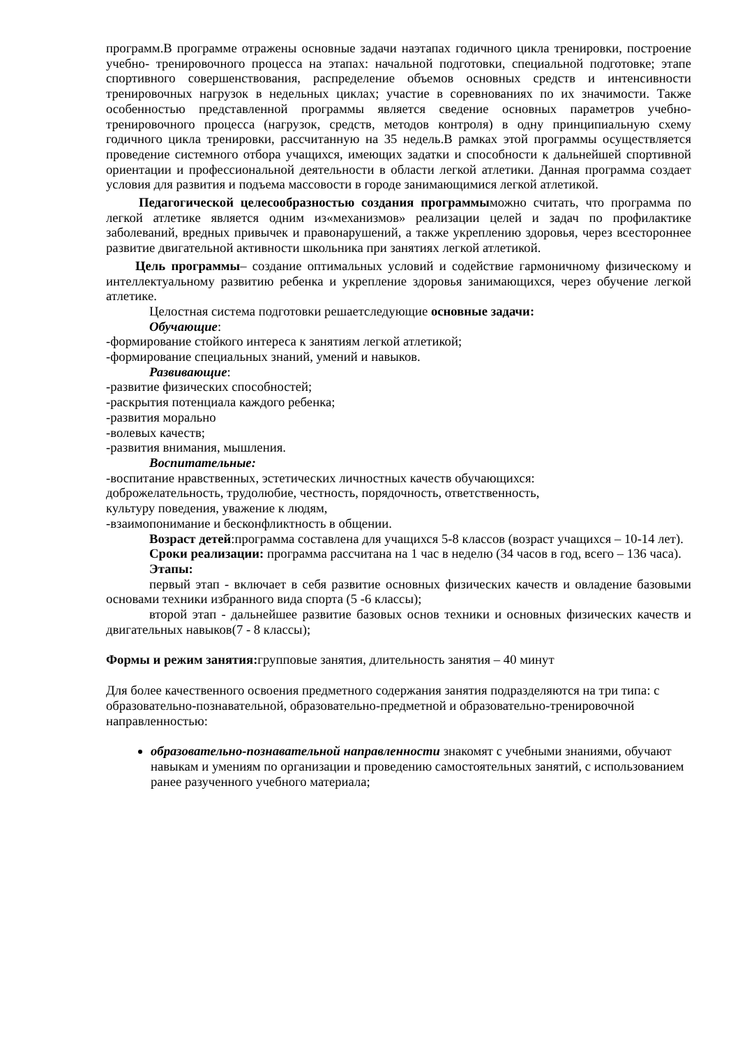программ.В программе отражены основные задачи наэтапах годичного цикла тренировки, построение учебно- тренировочного процесса на этапах: начальной подготовки, специальной подготовке; этапе спортивного совершенствования, распределение объемов основных средств и интенсивности тренировочных нагрузок в недельных циклах; участие в соревнованиях по их значимости. Также особенностью представленной программы является сведение основных параметров учебно-тренировочного процесса (нагрузок, средств, методов контроля) в одну принципиальную схему годичного цикла тренировки, рассчитанную на 35 недель.В рамках этой программы осуществляется проведение системного отбора учащихся, имеющих задатки и способности к дальнейшей спортивной ориентации и профессиональной деятельности в области легкой атлетики. Данная программа создает условия для развития и подъема массовости в городе занимающимися легкой атлетикой.
Педагогической целесообразностью создания программыможно считать, что программа по легкой атлетике является одним из«механизмов» реализации целей и задач по профилактике заболеваний, вредных привычек и правонарушений, а также укреплению здоровья, через всестороннее развитие двигательной активности школьника при занятиях легкой атлетикой.
Цель программы– создание оптимальных условий и содействие гармоничному физическому и интеллектуальному развитию ребенка и укрепление здоровья занимающихся, через обучение легкой атлетике.
Целостная система подготовки решаетследующие основные задачи:
Обучающие:
-формирование стойкого интереса к занятиям легкой атлетикой;
-формирование специальных знаний, умений и навыков.
Развивающие:
-развитие физических способностей;
-раскрытия потенциала каждого ребенка;
-развития морально
-волевых качеств;
-развития внимания, мышления.
Воспитательные:
-воспитание нравственных, эстетических личностных качеств обучающихся:
доброжелательность, трудолюбие, честность, порядочность, ответственность,
культуру поведения, уважение к людям,
-взаимопонимание и бесконфликтность в общении.
Возраст детей:программа составлена для учащихся 5-8 классов (возраст учащихся – 10-14 лет).
Сроки реализации: программа рассчитана на 1 час в неделю (34 часов в год, всего – 136 часа).
Этапы:
первый этап - включает в себя развитие основных физических качеств и овладение базовыми основами техники избранного вида спорта (5 -6 классы);
второй этап - дальнейшее развитие базовых основ техники и основных физических качеств и двигательных навыков(7 - 8 классы);
Формы и режим занятия: групповые занятия, длительность занятия – 40 минут
Для более качественного освоения предметного содержания занятия подразделяются на три типа: с образовательно-познавательной, образовательно-предметной и образовательно-тренировочной направленностью:
образовательно-познавательной направленности знакомят с учебными знаниями, обучают навыкам и умениям по организации и проведению самостоятельных занятий, с использованием ранее разученного учебного материала;